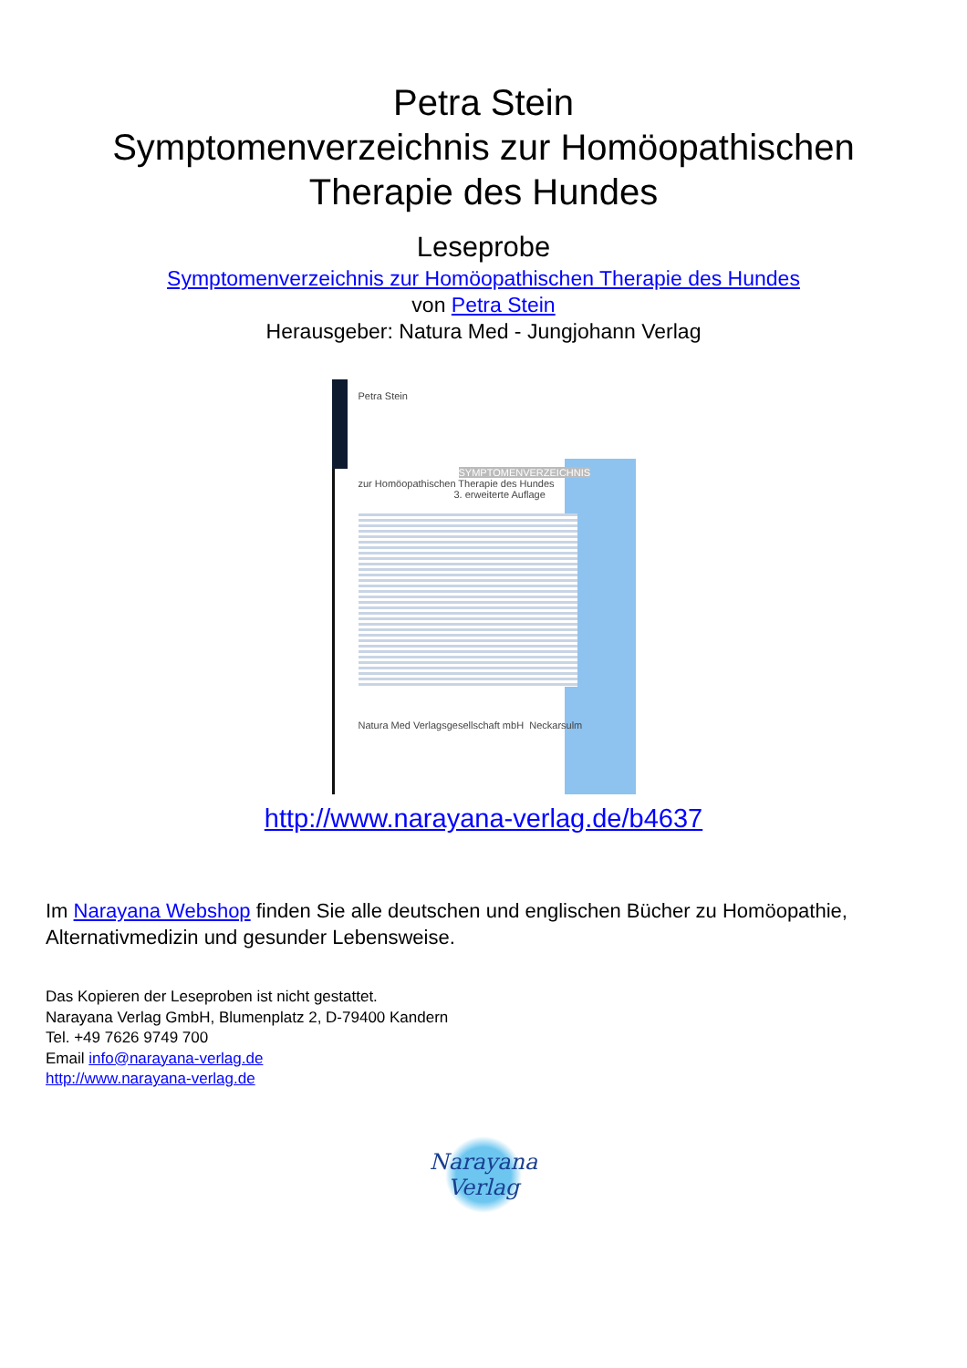Petra Stein
Symptomenverzeichnis zur Homöopathischen
Therapie des Hundes
Leseprobe
Symptomenverzeichnis zur Homöopathischen Therapie des Hundes
von Petra Stein
Herausgeber: Natura Med - Jungjohann Verlag
Petra Stein
SYMPTOMENVERZEICHNIS
zur Homöopathischen Therapie des Hundes
3. erweiterte Auflage
Natura Med Verlagsgesellschaft mbH Neckarsulm
http://www.narayana-verlag.de/b4637
Im Narayana Webshop finden Sie alle deutschen und englischen Bücher zu Homöopathie, Alternativmedizin und gesunder Lebensweise.
Das Kopieren der Leseproben ist nicht gestattet.
Narayana Verlag GmbH, Blumenplatz 2, D-79400 Kandern
Tel. +49 7626 9749 700
Email info@narayana-verlag.de
http://www.narayana-verlag.de
Narayana Verlag